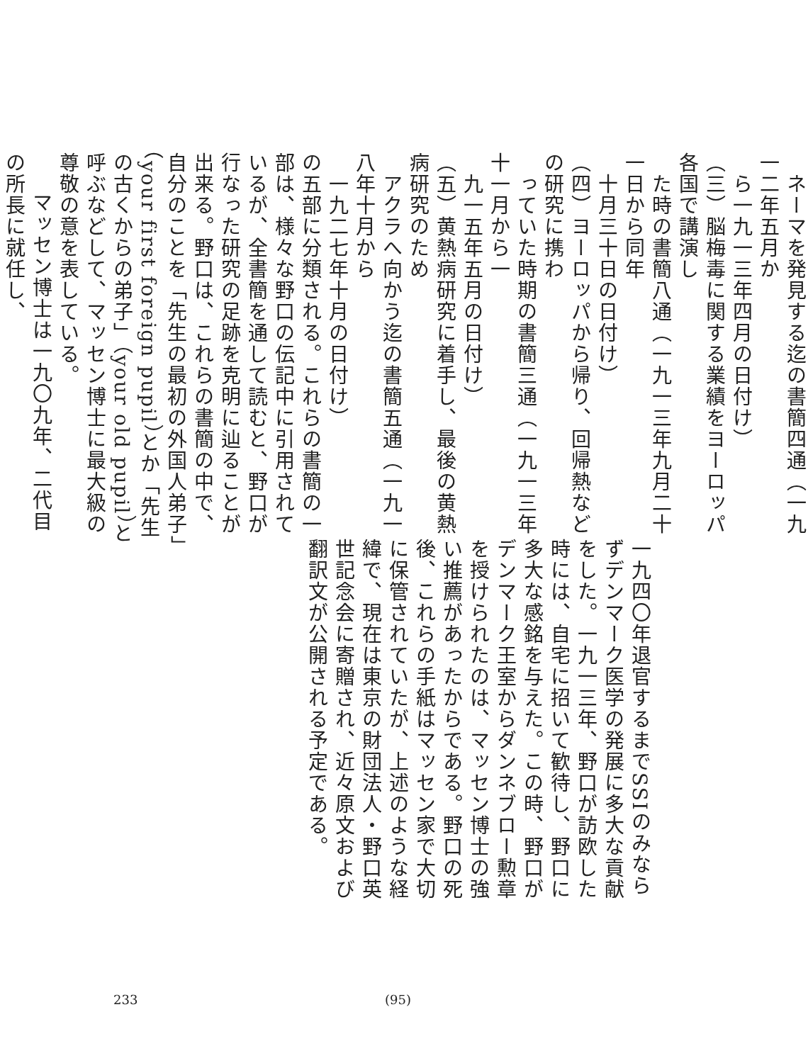ネーマを発見する迄の書簡四通（一九一二年五月か
　ら一九一三年四月の日付け）
（三）脳梅毒に関する業績をヨーロッパ各国で講演し
　た時の書簡八通（一九一三年九月二十一日から同年
　十月三十日の日付け）
（四）ヨーロッパから帰り、回帰熱などの研究に携わ
　っていた時期の書簡三通（一九一三年十一月から一
　九一五年五月の日付け）
（五）黄熱病研究に着手し、最後の黄熱病研究のため
　アクラへ向かう迄の書簡五通（一九一八年十月から
　一九二七年十月の日付け）
の五部に分類される。これらの書簡の一部は、様々な野口の伝記中に引用されているが、全書簡を通して読むと、野口が行なった研究の足跡を克明に辿ることが出来る。野口は、これらの書簡の中で、自分のことを「先生の最初の外国人弟子」（your first foreign pupil）とか「先生の古くからの弟子」（your old pupil）と呼ぶなどして、マッセン博士に最大級の尊敬の意を表している。
マッセン博士は一九〇九年、二代目の所長に就任し、
一九四〇年退官するまでSSIのみならずデンマーク医学の発展に多大な貢献をした。一九一三年、野口が訪欧した時には、自宅に招いて歓待し、野口に多大な感銘を与えた。この時、野口がデンマーク王室からダンネブロー勲章を授けられたのは、マッセン博士の強い推薦があったからである。野口の死後、これらの手紙はマッセン家で大切に保管されていたが、上述のような経緯で、現在は東京の財団法人・野口英世記念会に寄贈され、近々原文および翻訳文が公開される予定である。
233 (95)